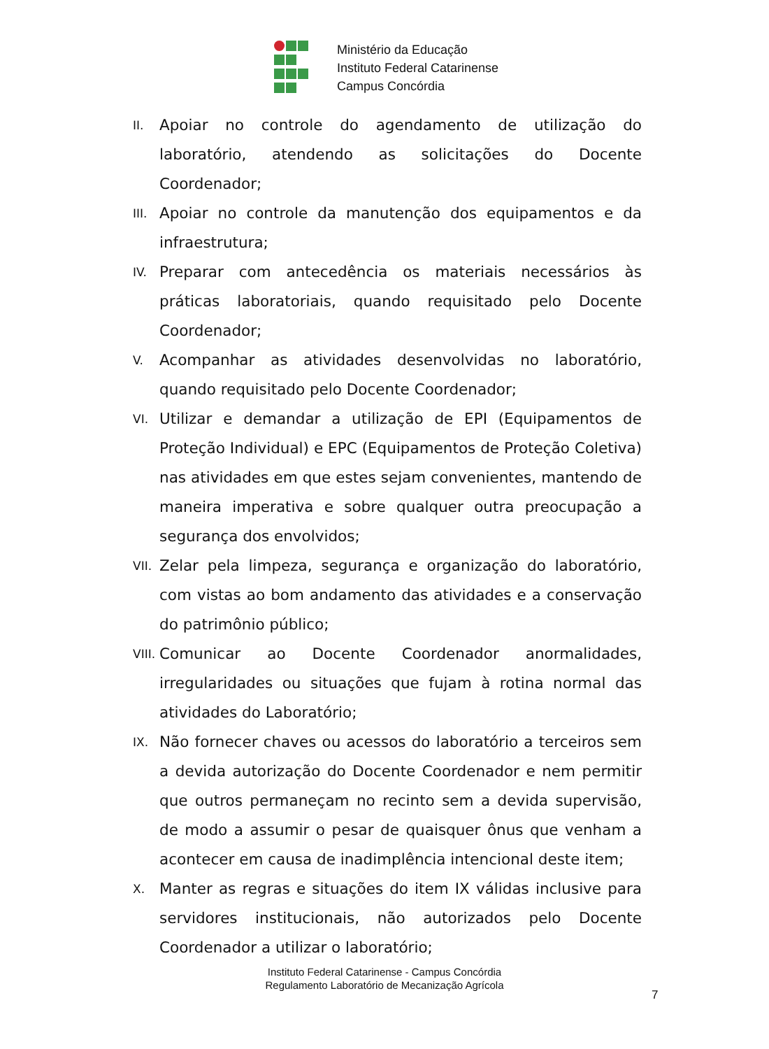Ministério da Educação
Instituto Federal Catarinense
Campus Concórdia
II. Apoiar no controle do agendamento de utilização do laboratório, atendendo as solicitações do Docente Coordenador;
III. Apoiar no controle da manutenção dos equipamentos e da infraestrutura;
IV. Preparar com antecedência os materiais necessários às práticas laboratoriais, quando requisitado pelo Docente Coordenador;
V. Acompanhar as atividades desenvolvidas no laboratório, quando requisitado pelo Docente Coordenador;
VI. Utilizar e demandar a utilização de EPI (Equipamentos de Proteção Individual) e EPC (Equipamentos de Proteção Coletiva) nas atividades em que estes sejam convenientes, mantendo de maneira imperativa e sobre qualquer outra preocupação a segurança dos envolvidos;
VII. Zelar pela limpeza, segurança e organização do laboratório, com vistas ao bom andamento das atividades e a conservação do patrimônio público;
VIII. Comunicar ao Docente Coordenador anormalidades, irregularidades ou situações que fujam à rotina normal das atividades do Laboratório;
IX. Não fornecer chaves ou acessos do laboratório a terceiros sem a devida autorização do Docente Coordenador e nem permitir que outros permaneçam no recinto sem a devida supervisão, de modo a assumir o pesar de quaisquer ônus que venham a acontecer em causa de inadimplência intencional deste item;
X. Manter as regras e situações do item IX válidas inclusive para servidores institucionais, não autorizados pelo Docente Coordenador a utilizar o laboratório;
Instituto Federal Catarinense - Campus Concórdia
Regulamento Laboratório de Mecanização Agrícola
7